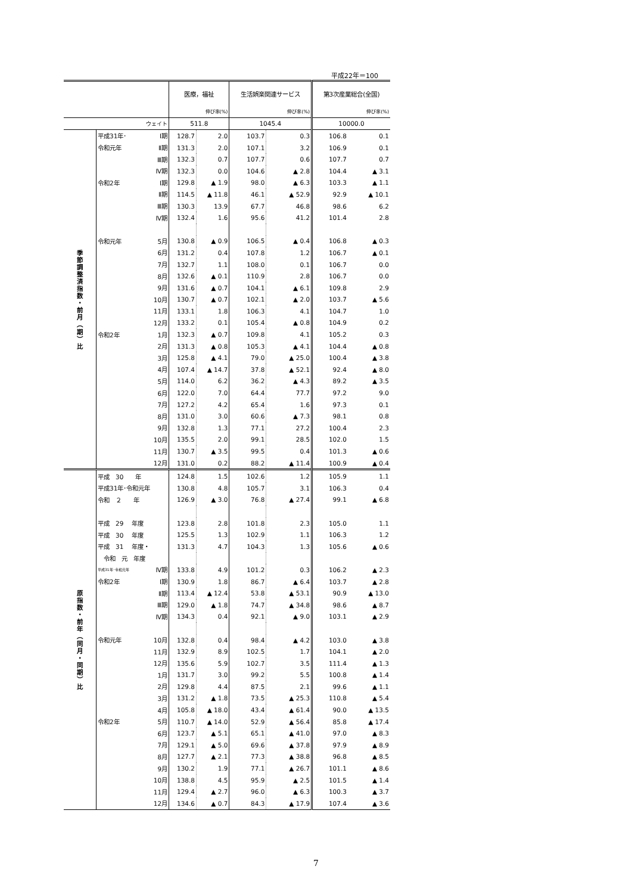平成22年＝100
| | | | 医療，福祉 | | 生活娯楽関連サービス | | 第3次産業総合(全国) | |
| --- | --- | --- | --- | --- | --- | --- | --- | --- |
| | | | | 伸び率(%) | | 伸び率(%) | | 伸び率(%) |
| ウェイト | | | 511.8 | | 1045.4 | | 10000.0 | |
| 季 節 調 整 済 指 数 ・ 前 月 ︵ 期 ︶ 比 | 平成31年･ | Ⅰ期 | 128.7 | 2.0 | 103.7 | 0.3 | 106.8 | 0.1 |
| | 令和元年 | Ⅱ期 | 131.3 | 2.0 | 107.1 | 3.2 | 106.9 | 0.1 |
| | | Ⅲ期 | 132.3 | 0.7 | 107.7 | 0.6 | 107.7 | 0.7 |
| | | Ⅳ期 | 132.3 | 0.0 | 104.6 | ▲ 2.8 | 104.4 | ▲ 3.1 |
| | 令和2年 | Ⅰ期 | 129.8 | ▲ 1.9 | 98.0 | ▲ 6.3 | 103.3 | ▲ 1.1 |
| | | Ⅱ期 | 114.5 | ▲ 11.8 | 46.1 | ▲ 52.9 | 92.9 | ▲ 10.1 |
| | | Ⅲ期 | 130.3 | 13.9 | 67.7 | 46.8 | 98.6 | 6.2 |
| | | Ⅳ期 | 132.4 | 1.6 | 95.6 | 41.2 | 101.4 | 2.8 |
| | 令和元年 | 5月 | 130.8 | ▲ 0.9 | 106.5 | ▲ 0.4 | 106.8 | ▲ 0.3 |
| | | 6月 | 131.2 | 0.4 | 107.8 | 1.2 | 106.7 | ▲ 0.1 |
| | | 7月 | 132.7 | 1.1 | 108.0 | 0.1 | 106.7 | 0.0 |
| | | 8月 | 132.6 | ▲ 0.1 | 110.9 | 2.8 | 106.7 | 0.0 |
| | | 9月 | 131.6 | ▲ 0.7 | 104.1 | ▲ 6.1 | 109.8 | 2.9 |
| | | 10月 | 130.7 | ▲ 0.7 | 102.1 | ▲ 2.0 | 103.7 | ▲ 5.6 |
| | | 11月 | 133.1 | 1.8 | 106.3 | 4.1 | 104.7 | 1.0 |
| | | 12月 | 133.2 | 0.1 | 105.4 | ▲ 0.8 | 104.9 | 0.2 |
| | 令和2年 | 1月 | 132.3 | ▲ 0.7 | 109.8 | 4.1 | 105.2 | 0.3 |
| | | 2月 | 131.3 | ▲ 0.8 | 105.3 | ▲ 4.1 | 104.4 | ▲ 0.8 |
| | | 3月 | 125.8 | ▲ 4.1 | 79.0 | ▲ 25.0 | 100.4 | ▲ 3.8 |
| | | 4月 | 107.4 | ▲ 14.7 | 37.8 | ▲ 52.1 | 92.4 | ▲ 8.0 |
| | | 5月 | 114.0 | 6.2 | 36.2 | ▲ 4.3 | 89.2 | ▲ 3.5 |
| | | 6月 | 122.0 | 7.0 | 64.4 | 77.7 | 97.2 | 9.0 |
| | | 7月 | 127.2 | 4.2 | 65.4 | 1.6 | 97.3 | 0.1 |
| | | 8月 | 131.0 | 3.0 | 60.6 | ▲ 7.3 | 98.1 | 0.8 |
| | | 9月 | 132.8 | 1.3 | 77.1 | 27.2 | 100.4 | 2.3 |
| | | 10月 | 135.5 | 2.0 | 99.1 | 28.5 | 102.0 | 1.5 |
| | | 11月 | 130.7 | ▲ 3.5 | 99.5 | 0.4 | 101.3 | ▲ 0.6 |
| | | 12月 | 131.0 | 0.2 | 88.2 | ▲ 11.4 | 100.9 | ▲ 0.4 |
| 原 指 数 ・ 前 年 ︵ 同 月 ・ 同 期 ︶ 比 | 平成 30 年 | | 124.8 | 1.5 | 102.6 | 1.2 | 105.9 | 1.1 |
| | 平成31年･令和元年 | | 130.8 | 4.8 | 105.7 | 3.1 | 106.3 | 0.4 |
| | 令和 ２ 年 | | 126.9 | ▲ 3.0 | 76.8 | ▲ 27.4 | 99.1 | ▲ 6.8 |
| | 平成 29 年度 | | 123.8 | 2.8 | 101.8 | 2.3 | 105.0 | 1.1 |
| | 平成 30 年度 | | 125.5 | 1.3 | 102.9 | 1.1 | 106.3 | 1.2 |
| | 平成 31 年度・ | | 131.3 | 4.7 | 104.3 | 1.3 | 105.6 | ▲ 0.6 |
| | 令和 元 年度 | | | | | | | |
| | 平成31年･令和元年 | Ⅳ期 | 133.8 | 4.9 | 101.2 | 0.3 | 106.2 | ▲ 2.3 |
| | 令和2年 | Ⅰ期 | 130.9 | 1.8 | 86.7 | ▲ 6.4 | 103.7 | ▲ 2.8 |
| | | Ⅱ期 | 113.4 | ▲ 12.4 | 53.8 | ▲ 53.1 | 90.9 | ▲ 13.0 |
| | | Ⅲ期 | 129.0 | ▲ 1.8 | 74.7 | ▲ 34.8 | 98.6 | ▲ 8.7 |
| | | Ⅳ期 | 134.3 | 0.4 | 92.1 | ▲ 9.0 | 103.1 | ▲ 2.9 |
| | 令和元年 | 10月 | 132.8 | 0.4 | 98.4 | ▲ 4.2 | 103.0 | ▲ 3.8 |
| | | 11月 | 132.9 | 8.9 | 102.5 | 1.7 | 104.1 | ▲ 2.0 |
| | | 12月 | 135.6 | 5.9 | 102.7 | 3.5 | 111.4 | ▲ 1.3 |
| | | 1月 | 131.7 | 3.0 | 99.2 | 5.5 | 100.8 | ▲ 1.4 |
| | | 2月 | 129.8 | 4.4 | 87.5 | 2.1 | 99.6 | ▲ 1.1 |
| | | 3月 | 131.2 | ▲ 1.8 | 73.5 | ▲ 25.3 | 110.8 | ▲ 5.4 |
| | | 4月 | 105.8 | ▲ 18.0 | 43.4 | ▲ 61.4 | 90.0 | ▲ 13.5 |
| | 令和2年 | 5月 | 110.7 | ▲ 14.0 | 52.9 | ▲ 56.4 | 85.8 | ▲ 17.4 |
| | | 6月 | 123.7 | ▲ 5.1 | 65.1 | ▲ 41.0 | 97.0 | ▲ 8.3 |
| | | 7月 | 129.1 | ▲ 5.0 | 69.6 | ▲ 37.8 | 97.9 | ▲ 8.9 |
| | | 8月 | 127.7 | ▲ 2.1 | 77.3 | ▲ 38.8 | 96.8 | ▲ 8.5 |
| | | 9月 | 130.2 | 1.9 | 77.1 | ▲ 26.7 | 101.1 | ▲ 8.6 |
| | | 10月 | 138.8 | 4.5 | 95.9 | ▲ 2.5 | 101.5 | ▲ 1.4 |
| | | 11月 | 129.4 | ▲ 2.7 | 96.0 | ▲ 6.3 | 100.3 | ▲ 3.7 |
| | | 12月 | 134.6 | ▲ 0.7 | 84.3 | ▲ 17.9 | 107.4 | ▲ 3.6 |
7